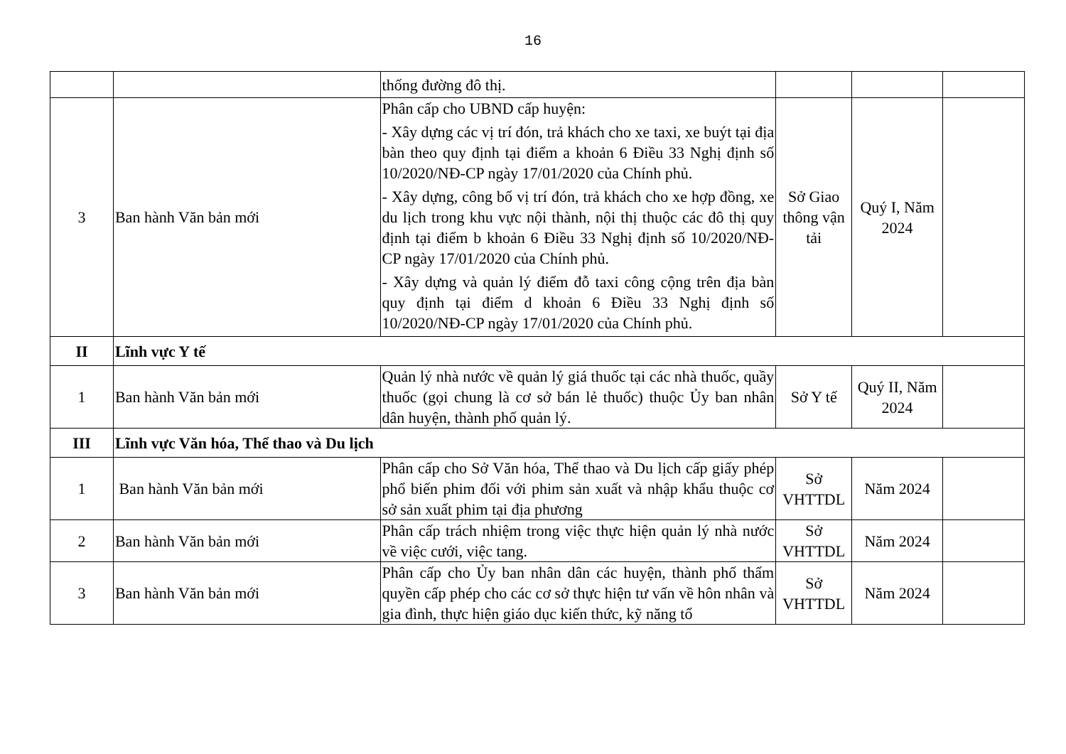16
| | | thống đường đô thị. | | | |
| 3 | Ban hành Văn bản mới | Phân cấp cho UBND cấp huyện: - Xây dựng các vị trí đón, trả khách cho xe taxi, xe buýt tại địa bàn theo quy định tại điểm a khoản 6 Điều 33 Nghị định số 10/2020/NĐ-CP ngày 17/01/2020 của Chính phủ. - Xây dựng, công bố vị trí đón, trả khách cho xe hợp đồng, xe du lịch trong khu vực nội thành, nội thị thuộc các đô thị quy định tại điểm b khoản 6 Điều 33 Nghị định số 10/2020/NĐ-CP ngày 17/01/2020 của Chính phủ. - Xây dựng và quản lý điểm đỗ taxi công cộng trên địa bàn quy định tại điểm d khoản 6 Điều 33 Nghị định số 10/2020/NĐ-CP ngày 17/01/2020 của Chính phủ. | Sở Giao thông vận tải | Quý I, Năm 2024 | |
| II | Lĩnh vực Y tế | | | | |
| 1 | Ban hành Văn bản mới | Quản lý nhà nước về quản lý giá thuốc tại các nhà thuốc, quầy thuốc (gọi chung là cơ sở bán lẻ thuốc) thuộc Ủy ban nhân dân huyện, thành phố quản lý. | Sở Y tế | Quý II, Năm 2024 | |
| III | Lĩnh vực Văn hóa, Thể thao và Du lịch | | | | |
| 1 | Ban hành Văn bản mới | Phân cấp cho Sở Văn hóa, Thể thao và Du lịch cấp giấy phép phổ biến phim đối với phim sản xuất và nhập khẩu thuộc cơ sở sản xuất phim tại địa phương | Sở VHTTDL | Năm 2024 | |
| 2 | Ban hành Văn bản mới | Phân cấp trách nhiệm trong việc thực hiện quản lý nhà nước về việc cưới, việc tang. | Sở VHTTDL | Năm 2024 | |
| 3 | Ban hành Văn bản mới | Phân cấp cho Ủy ban nhân dân các huyện, thành phố thẩm quyền cấp phép cho các cơ sở thực hiện tư vấn về hôn nhân và gia đình, thực hiện giáo dục kiến thức, kỹ năng tổ | Sở VHTTDL | Năm 2024 | |